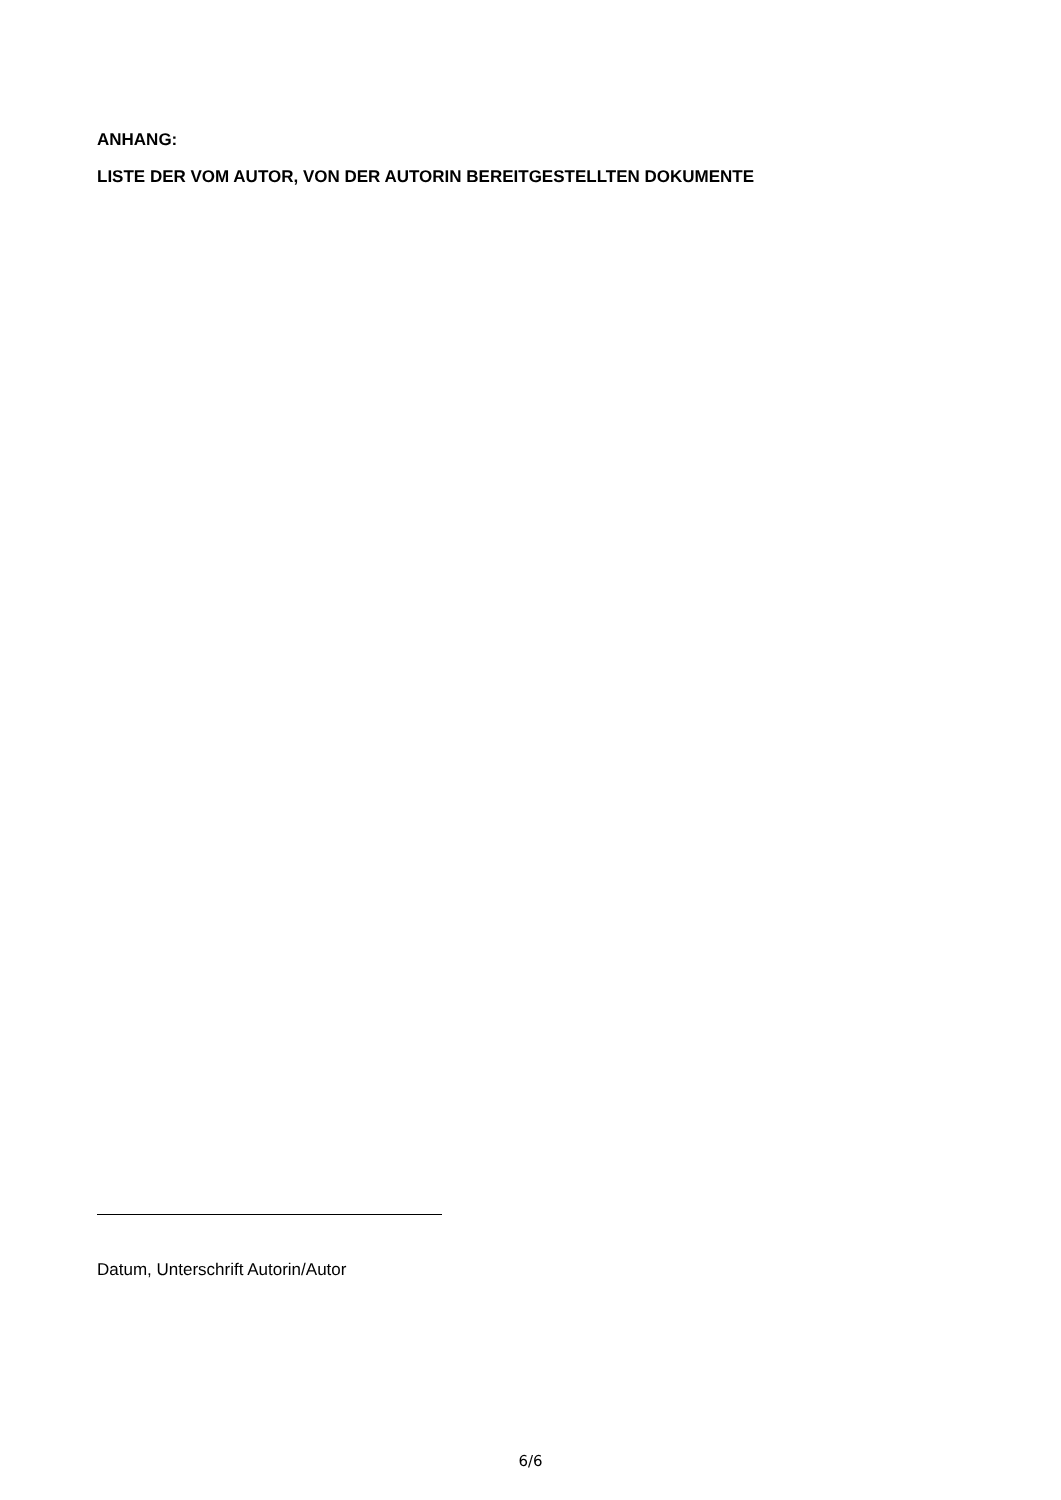ANHANG:
LISTE DER VOM AUTOR, VON DER AUTORIN BEREITGESTELLTEN DOKUMENTE
Datum, Unterschrift Autorin/Autor
6/6